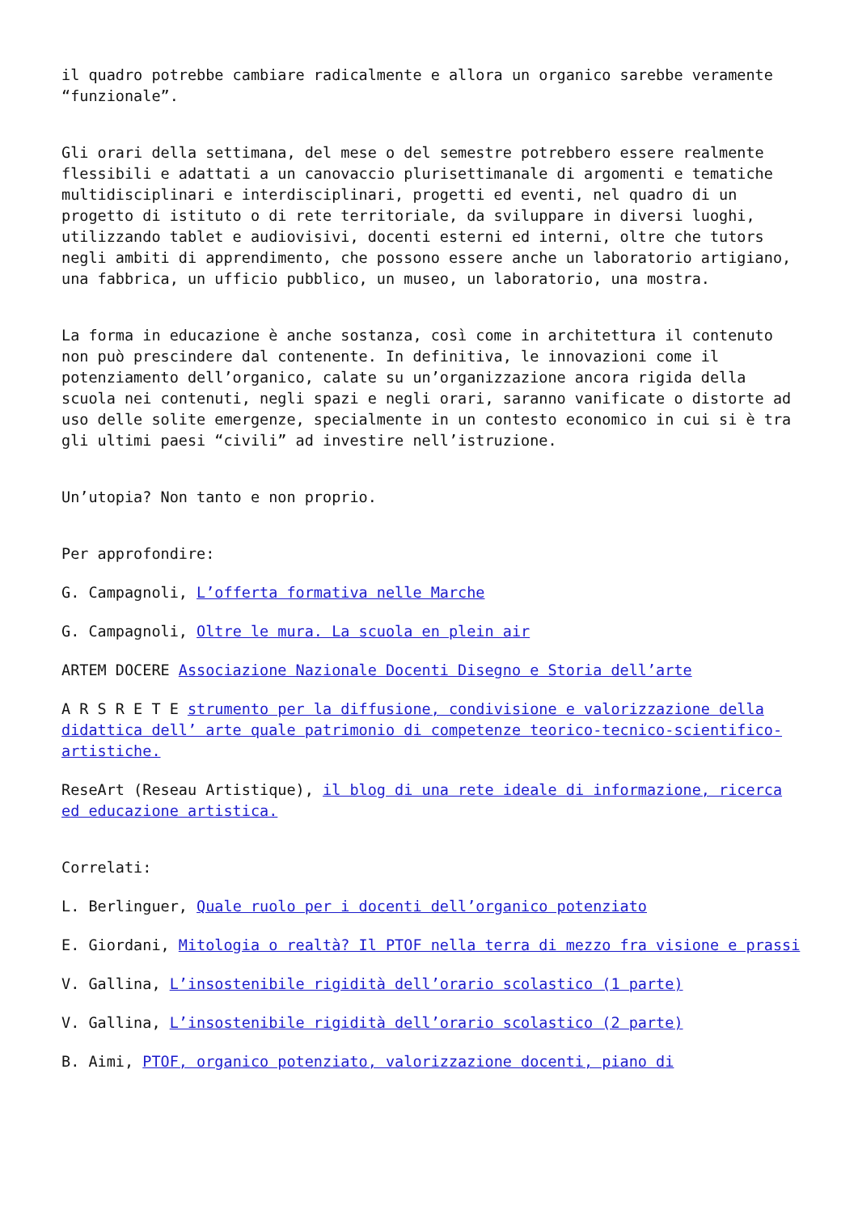il quadro potrebbe cambiare radicalmente e allora un organico sarebbe veramente “funzionale”.
Gli orari della settimana, del mese o del semestre potrebbero essere realmente flessibili e adattati a un canovaccio plurisettimanale di argomenti e tematiche multidisciplinari e interdisciplinari, progetti ed eventi, nel quadro di un progetto di istituto o di rete territoriale, da sviluppare in diversi luoghi, utilizzando tablet e audiovisivi, docenti esterni ed interni, oltre che tutors negli ambiti di apprendimento, che possono essere anche un laboratorio artigiano, una fabbrica, un ufficio pubblico, un museo, un laboratorio, una mostra.
La forma in educazione è anche sostanza, così come in architettura il contenuto non può prescindere dal contenente. In definitiva, le innovazioni come il potenziamento dell’organico, calate su un’organizzazione ancora rigida della scuola nei contenuti, negli spazi e negli orari, saranno vanificate o distorte ad uso delle solite emergenze, specialmente in un contesto economico in cui si è tra gli ultimi paesi “civili” ad investire nell’istruzione.
Un’utopia? Non tanto e non proprio.
Per approfondire:
G. Campagnoli, L’offerta formativa nelle Marche
G. Campagnoli, Oltre le mura. La scuola en plein air
ARTEM DOCERE Associazione Nazionale Docenti Disegno e Storia dell’arte
A R S R E T E strumento per la diffusione, condivisione e valorizzazione della didattica dell’ arte quale patrimonio di competenze teorico-tecnico-scientifico-artistiche.
ReseArt (Reseau Artistique), il blog di una rete ideale di informazione, ricerca ed educazione artistica.
Correlati:
L. Berlinguer, Quale ruolo per i docenti dell’organico potenziato
E. Giordani, Mitologia o realtà? Il PTOF nella terra di mezzo fra visione e prassi
V. Gallina, L’insostenibile rigidità dell’orario scolastico (1 parte)
V. Gallina, L’insostenibile rigidità dell’orario scolastico (2 parte)
B. Aimi, PTOF, organico potenziato, valorizzazione docenti, piano di